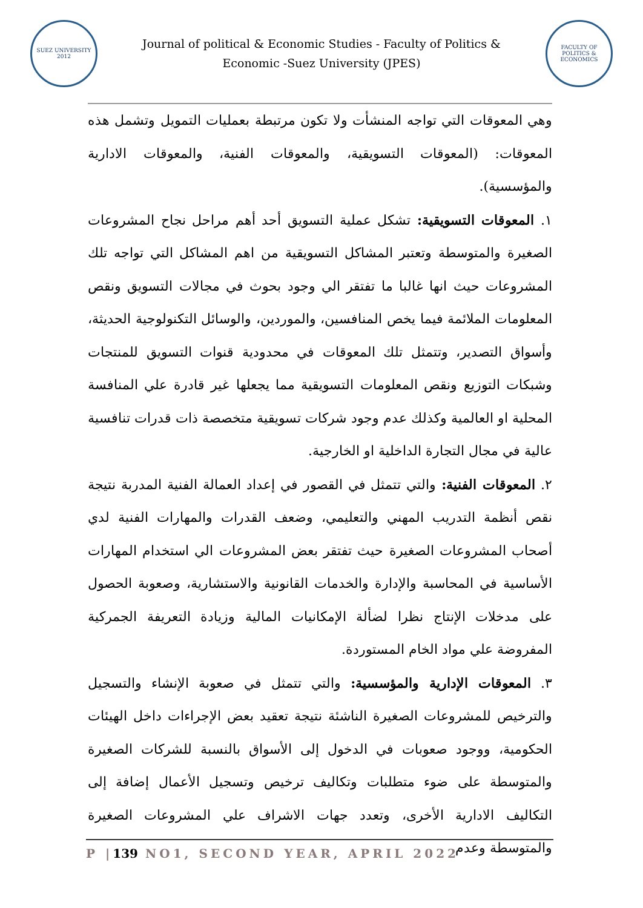SUEZ UNIVERSITY 2012
Journal of political & Economic Studies - Faculty of Politics & Economic -Suez University (JPES)
FACULTY OF POLITICS & ECONOMICS
وهي المعوقات التي تواجه المنشأت ولا تكون مرتبطة بعمليات التمويل وتشمل هذه المعوقات: (المعوقات التسويقية، والمعوقات الفنية، والمعوقات الادارية والمؤسسية).
١. المعوقات التسويقية: تشكل عملية التسويق أحد أهم مراحل نجاح المشروعات الصغيرة والمتوسطة وتعتبر المشاكل التسويقية من اهم المشاكل التي تواجه تلك المشروعات حيث انها غالبا ما تفتقر الي وجود بحوث في مجالات التسويق ونقص المعلومات الملائمة فيما يخص المنافسين، والموردين، والوسائل التكنولوجية الحديثة، وأسواق التصدير، وتتمثل تلك المعوقات في محدودية قنوات التسويق للمنتجات وشبكات التوزيع ونقص المعلومات التسويقية مما يجعلها غير قادرة علي المنافسة المحلية او العالمية وكذلك عدم وجود شركات تسويقية متخصصة ذات قدرات تنافسية عالية في مجال التجارة الداخلية او الخارجية.
٢. المعوقات الفنية: والتي تتمثل في القصور في إعداد العمالة الفنية المدربة نتيجة نقص أنظمة التدريب المهني والتعليمي، وضعف القدرات والمهارات الفنية لدي أصحاب المشروعات الصغيرة حيث تفتقر بعض المشروعات الي استخدام المهارات الأساسية في المحاسبة والإدارة والخدمات القانونية والاستشارية، وصعوبة الحصول على مدخلات الإنتاج نظرا لضألة الإمكانيات المالية وزيادة التعريفة الجمركية المفروضة علي مواد الخام المستوردة.
٣. المعوقات الإدارية والمؤسسية: والتي تتمثل في صعوبة الإنشاء والتسجيل والترخيص للمشروعات الصغيرة الناشئة نتيجة تعقيد بعض الإجراءات داخل الهيئات الحكومية، ووجود صعوبات في الدخول إلى الأسواق بالنسبة للشركات الصغيرة والمتوسطة على ضوء متطلبات وتكاليف ترخيص وتسجيل الأعمال إضافة إلى التكاليف الادارية الأخرى، وتعدد جهات الاشراف علي المشروعات الصغيرة والمتوسطة وعدم
P |139 NO1, SECOND YEAR, APRIL 2022